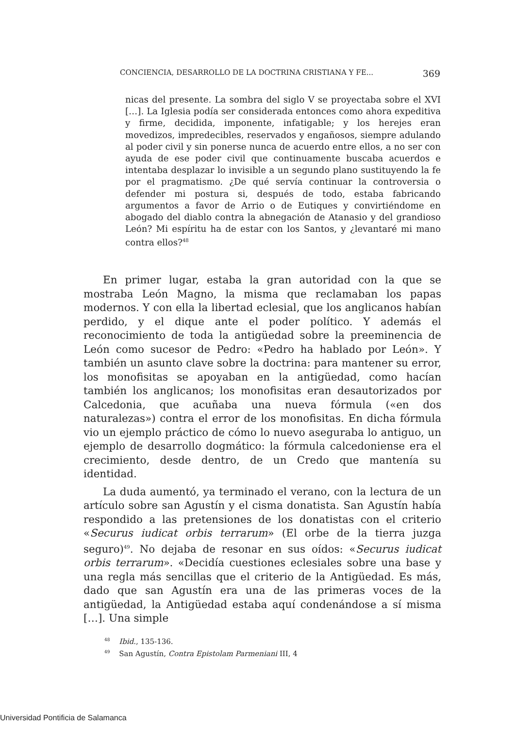CONCIENCIA, DESARROLLO DE LA DOCTRINA CRISTIANA Y FE... 369
nicas del presente. La sombra del siglo V se proyectaba sobre el XVI […]. La Iglesia podía ser considerada entonces como ahora expeditiva y firme, decidida, imponente, infatigable; y los herejes eran movedizos, impredecibles, reservados y engañosos, siempre adulando al poder civil y sin ponerse nunca de acuerdo entre ellos, a no ser con ayuda de ese poder civil que continuamente buscaba acuerdos e intentaba desplazar lo invisible a un segundo plano sustituyendo la fe por el pragmatismo. ¿De qué servía continuar la controversia o defender mi postura si, después de todo, estaba fabricando argumentos a favor de Arrio o de Eutiques y convirtiéndome en abogado del diablo contra la abnegación de Atanasio y del grandioso León? Mi espíritu ha de estar con los Santos, y ¿levantaré mi mano contra ellos?<sup>48</sup>
En primer lugar, estaba la gran autoridad con la que se mostraba León Magno, la misma que reclamaban los papas modernos. Y con ella la libertad eclesial, que los anglicanos habían perdido, y el dique ante el poder político. Y además el reconocimiento de toda la antigüedad sobre la preeminencia de León como sucesor de Pedro: «Pedro ha hablado por León». Y también un asunto clave sobre la doctrina: para mantener su error, los monofisitas se apoyaban en la antigüedad, como hacían también los anglicanos; los monofisitas eran desautorizados por Calcedonia, que acuñaba una nueva fórmula («en dos naturalezas») contra el error de los monofisitas. En dicha fórmula vio un ejemplo práctico de cómo lo nuevo aseguraba lo antiguo, un ejemplo de desarrollo dogmático: la fórmula calcedoniense era el crecimiento, desde dentro, de un Credo que mantenía su identidad.
La duda aumentó, ya terminado el verano, con la lectura de un artículo sobre san Agustín y el cisma donatista. San Agustín había respondido a las pretensiones de los donatistas con el criterio «Securus iudicat orbis terrarum» (El orbe de la tierra juzga seguro)<sup>49</sup>. No dejaba de resonar en sus oídos: «Securus iudicat orbis terrarum». «Decidía cuestiones eclesiales sobre una base y una regla más sencillas que el criterio de la Antigüedad. Es más, dado que san Agustín era una de las primeras voces de la antigüedad, la Antigüedad estaba aquí condenándose a sí misma […]. Una simple
<sup>48</sup> Ibid., 135-136.
<sup>49</sup> San Agustín, Contra Epistolam Parmeniani III, 4
Universidad Pontificia de Salamanca